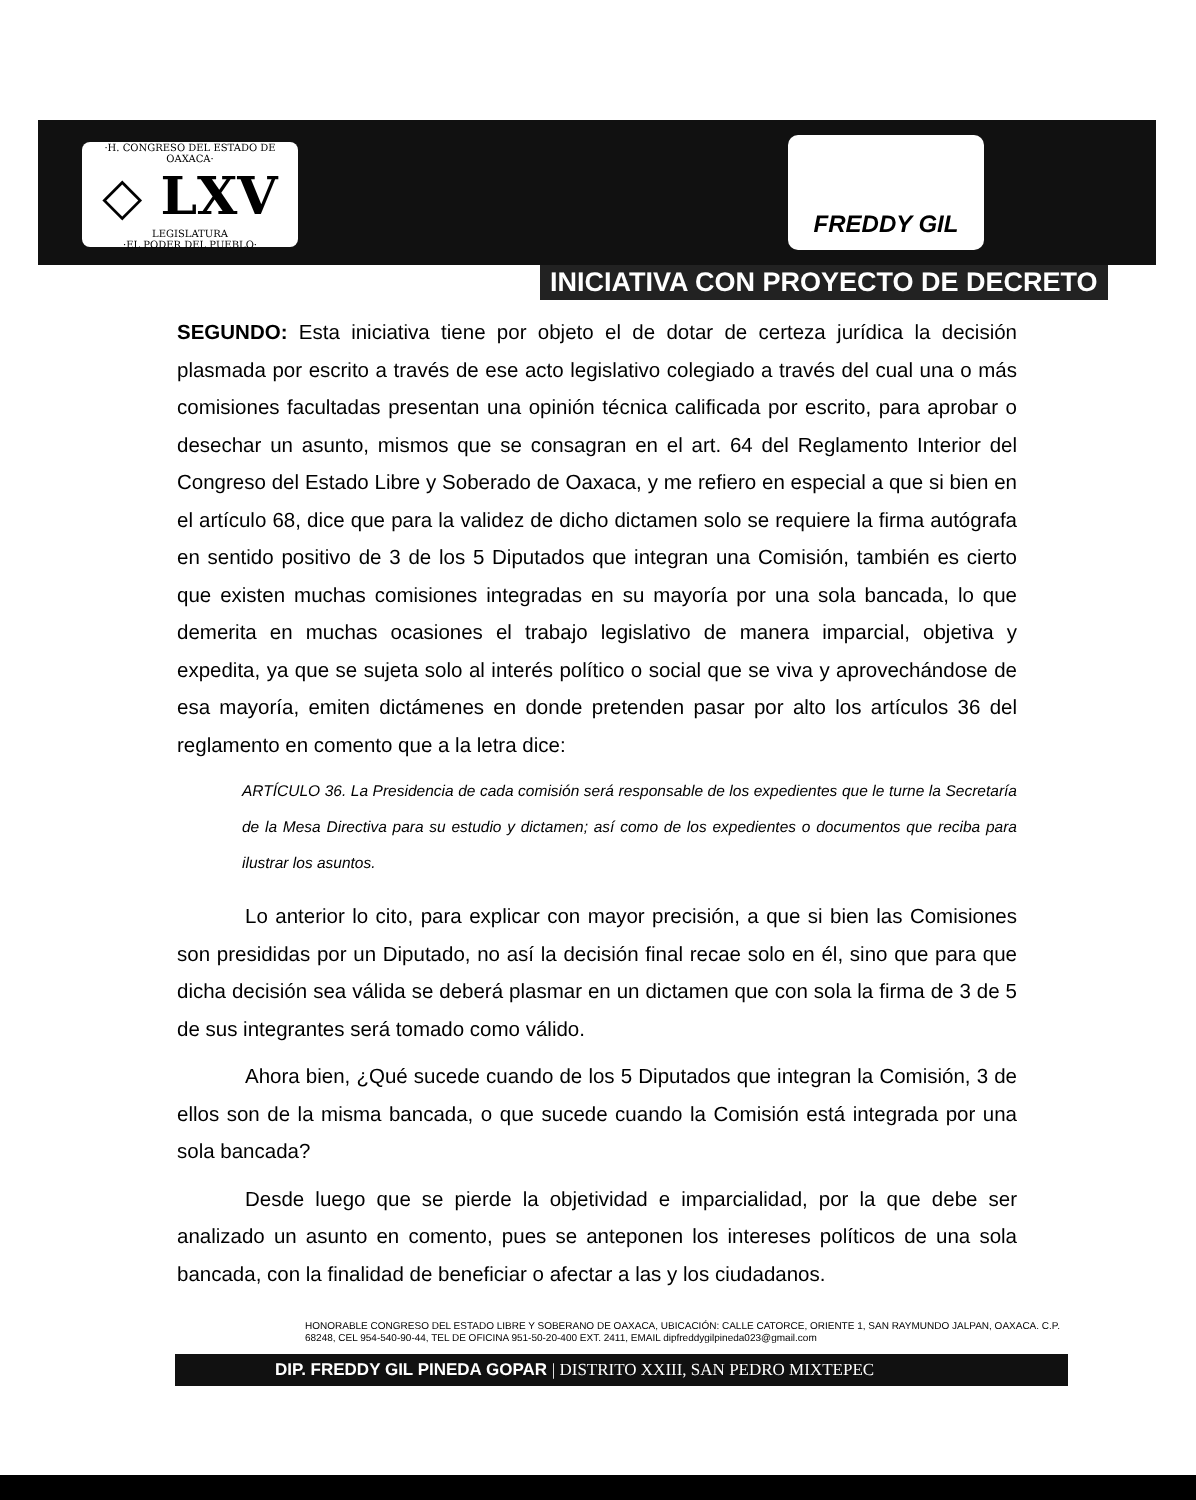·H. CONGRESO DEL ESTADO DE OAXACA·
◇ LXV
LEGISLATURA
·EL PODER DEL PUEBLO·
FREDDY GIL
INICIATIVA CON PROYECTO DE DECRETO
SEGUNDO: Esta iniciativa tiene por objeto el de dotar de certeza jurídica la decisión plasmada por escrito a través de ese acto legislativo colegiado a través del cual una o más comisiones facultadas presentan una opinión técnica calificada por escrito, para aprobar o desechar un asunto, mismos que se consagran en el art. 64 del Reglamento Interior del Congreso del Estado Libre y Soberado de Oaxaca, y me refiero en especial a que si bien en el artículo 68, dice que para la validez de dicho dictamen solo se requiere la firma autógrafa en sentido positivo de 3 de los 5 Diputados que integran una Comisión, también es cierto que existen muchas comisiones integradas en su mayoría por una sola bancada, lo que demerita en muchas ocasiones el trabajo legislativo de manera imparcial, objetiva y expedita, ya que se sujeta solo al interés político o social que se viva y aprovechándose de esa mayoría, emiten dictámenes en donde pretenden pasar por alto los artículos 36 del reglamento en comento que a la letra dice:
ARTÍCULO 36. La Presidencia de cada comisión será responsable de los expedientes que le turne la Secretaría de la Mesa Directiva para su estudio y dictamen; así como de los expedientes o documentos que reciba para ilustrar los asuntos.
Lo anterior lo cito, para explicar con mayor precisión, a que si bien las Comisiones son presididas por un Diputado, no así la decisión final recae solo en él, sino que para que dicha decisión sea válida se deberá plasmar en un dictamen que con sola la firma de 3 de 5 de sus integrantes será tomado como válido.
Ahora bien, ¿Qué sucede cuando de los 5 Diputados que integran la Comisión, 3 de ellos son de la misma bancada, o que sucede cuando la Comisión está integrada por una sola bancada?
Desde luego que se pierde la objetividad e imparcialidad, por la que debe ser analizado un asunto en comento, pues se anteponen los intereses políticos de una sola bancada, con la finalidad de beneficiar o afectar a las y los ciudadanos.
HONORABLE CONGRESO DEL ESTADO LIBRE Y SOBERANO DE OAXACA, UBICACIÓN: CALLE CATORCE, ORIENTE 1, SAN RAYMUNDO JALPAN, OAXACA. C.P. 68248, CEL 954-540-90-44, TEL DE OFICINA 951-50-20-400 EXT. 2411, EMAIL dipfreddygilpineda023@gmail.com
DIP. FREDDY GIL PINEDA GOPAR | DISTRITO XXIII, SAN PEDRO MIXTEPEC